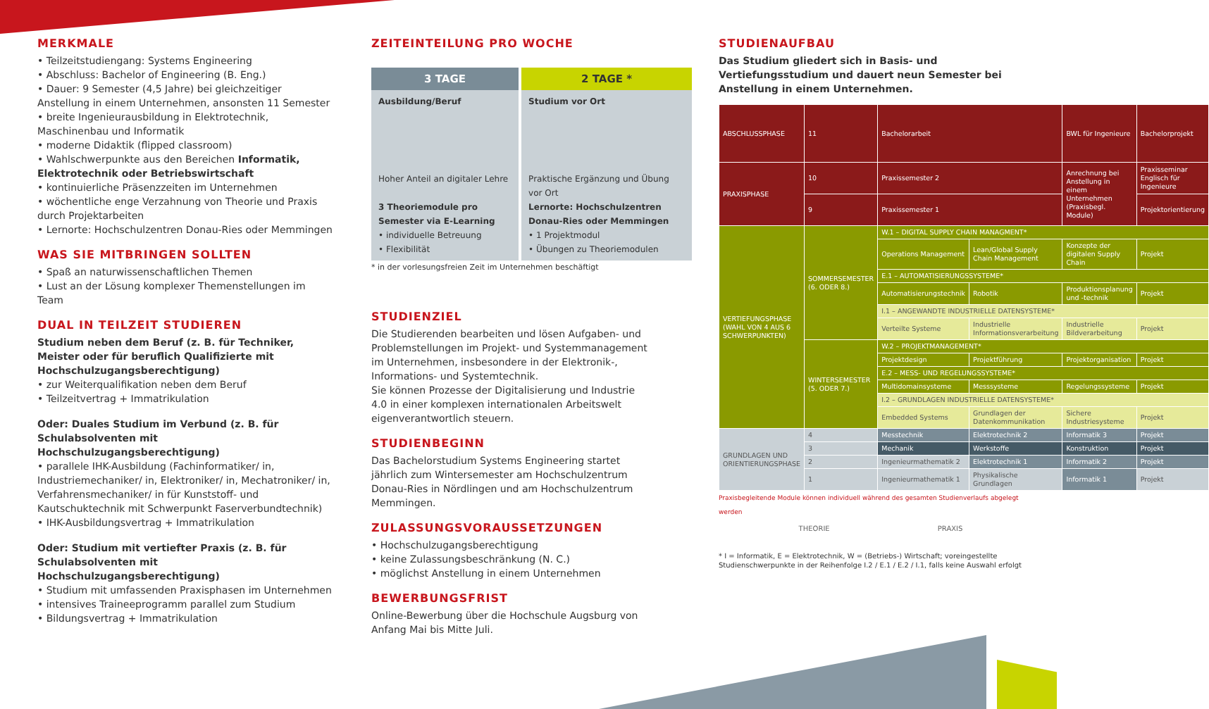MERKMALE
• Teilzeitstudiengang: Systems Engineering
• Abschluss: Bachelor of Engineering (B. Eng.)
• Dauer: 9 Semester (4,5 Jahre) bei gleichzeitiger Anstellung in einem Unternehmen, ansonsten 11 Semester
• breite Ingenieurausbildung in Elektrotechnik, Maschinenbau und Informatik
• moderne Didaktik (flipped classroom)
• Wahlschwerpunkte aus den Bereichen Informatik, Elektrotechnik oder Betriebswirtschaft
• kontinuierliche Präsenzzeiten im Unternehmen
• wöchentliche enge Verzahnung von Theorie und Praxis durch Projektarbeiten
• Lernorte: Hochschulzentren Donau-Ries oder Memmingen
WAS SIE MITBRINGEN SOLLTEN
• Spaß an naturwissenschaftlichen Themen
• Lust an der Lösung komplexer Themenstellungen im Team
DUAL IN TEILZEIT STUDIEREN
Studium neben dem Beruf (z. B. für Techniker, Meister oder für beruflich Qualifizierte mit Hochschulzugangsberechtigung)
• zur Weiterqualifikation neben dem Beruf
• Teilzeitvertrag + Immatrikulation
Oder: Duales Studium im Verbund (z. B. für Schulabsolventen mit Hochschulzugangsberechtigung)
• parallele IHK-Ausbildung (Fachinformatiker/ in, Industriemechaniker/ in, Elektroniker/ in, Mechatroniker/ in, Verfahrensmechaniker/ in für Kunststoff- und Kautschuktechnik mit Schwerpunkt Faserverbundtechnik)
• IHK-Ausbildungsvertrag + Immatrikulation
Oder: Studium mit vertiefter Praxis (z. B. für Schulabsolventen mit Hochschulzugangsberechtigung)
• Studium mit umfassenden Praxisphasen im Unternehmen
• intensives Traineeprogramm parallel zum Studium
• Bildungsvertrag + Immatrikulation
ZEITEINTEILUNG PRO WOCHE
| 3 TAGE | 2 TAGE * |
| --- | --- |
| Ausbildung/Beruf Hoher Anteil an digitaler Lehre 3 Theoriemodule pro Semester via E-Learning • individuelle Betreuung • Flexibilität | Studium vor Ort Praktische Ergänzung und Übung vor Ort Lernorte: Hochschulzentren Donau-Ries oder Memmingen • 1 Projektmodul • Übungen zu Theoriemodulen |
* in der vorlesungsfreien Zeit im Unternehmen beschäftigt
STUDIENZIEL
Die Studierenden bearbeiten und lösen Aufgaben- und Problemstellungen im Projekt- und Systemmanagement im Unternehmen, insbesondere in der Elektronik-, Informations- und Systemtechnik.
Sie können Prozesse der Digitalisierung und Industrie 4.0 in einer komplexen internationalen Arbeitswelt eigenverantwortlich steuern.
STUDIENBEGINN
Das Bachelorstudium Systems Engineering startet jährlich zum Wintersemester am Hochschulzentrum Donau-Ries in Nördlingen und am Hochschulzentrum Memmingen.
ZULASSUNGSVORAUSSETZUNGEN
• Hochschulzugangsberechtigung
• keine Zulassungsbeschränkung (N. C.)
• möglichst Anstellung in einem Unternehmen
BEWERBUNGSFRIST
Online-Bewerbung über die Hochschule Augsburg von Anfang Mai bis Mitte Juli.
STUDIENAUFBAU
Das Studium gliedert sich in Basis- und Vertiefungsstudium und dauert neun Semester bei Anstellung in einem Unternehmen.
| ABSCHLUSSPHASE | 11 | Bachelorarbeit | | BWL für Ingenieure | Bachelorprojekt |
| PRAXISPHASE | 10 | Praxissemester 2 | | Anrechnung bei Anstellung in einem Unternehmen (Praxisbegl. Module) | Praxisseminar Englisch für Ingenieure |
| | 9 | Praxissemester 1 | | | Projektorientierung |
| VERTIEFUNGSPHASE (WAHL VON 4 AUS 6 SCHWERPUNKTEN) | SOMMERSEMESTER (6. ODER 8.) | W.1 – DIGITAL SUPPLY CHAIN MANAGMENT* | | | |
| | | Operations Management | Lean/Global Supply Chain Management | Konzepte der digitalen Supply Chain | Projekt |
| | | E.1 – AUTOMATISIERUNGSSYSTEME* | | | |
| | | Automatisierungstechnik | Robotik | Produktionsplanung und -technik | Projekt |
| | | I.1 – ANGEWANDTE INDUSTRIELLE DATENSYSTEME* | | | |
| | | Verteilte Systeme | Industrielle Informationsverarbeitung | Industrielle Bildverarbeitung | Projekt |
| | WINTERSEMESTER (5. ODER 7.) | W.2 – PROJEKTMANAGEMENT* | | | |
| | | Projektdesign | Projektführung | Projektorganisation | Projekt |
| | | E.2 – MESS- UND REGELUNGSSYSTEME* | | | |
| | | Multidomainsysteme | Messsysteme | Regelungssysteme | Projekt |
| | | I.2 – GRUNDLAGEN INDUSTRIELLE DATENSYSTEME* | | | |
| | | Embedded Systems | Grundlagen der Datenkommunikation | Sichere Industriesysteme | Projekt |
| GRUNDLAGEN UND ORIENTIERUNGSPHASE | 4 | Messtechnik | Elektrotechnik 2 | Informatik 3 | Projekt |
| | 3 | Mechanik | Werkstoffe | Konstruktion | Projekt |
| | 2 | Ingenieurmathematik 2 | Elektrotechnik 1 | Informatik 2 | Projekt |
| | 1 | Ingenieurmathematik 1 | Physikalische Grundlagen | Informatik 1 | Projekt |
Praxisbegleitende Module können individuell während des gesamten Studienverlaufs abgelegt werden
THEORIE PRAXIS
* I = Informatik, E = Elektrotechnik, W = (Betriebs-) Wirtschaft; voreingestellte Studienschwerpunkte in der Reihenfolge I.2 / E.1 / E.2 / I.1, falls keine Auswahl erfolgt